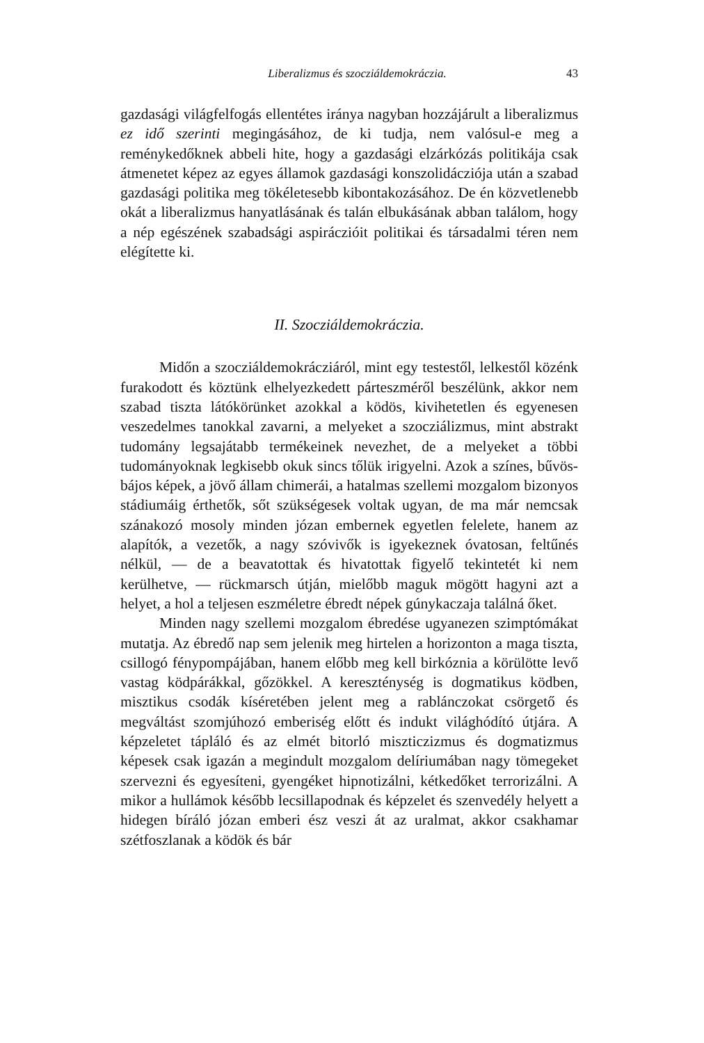Liberalizmus és szocziáldemokráczia. 43
gazdasági világfelfogás ellentétes iránya nagyban hozzájárult a liberalizmus ez idő szerinti megingásához, de ki tudja, nem valósul-e meg a reménykedőknek abbeli hite, hogy a gazdasági elzárkózás politikája csak átmenetet képez az egyes államok gazdasági konszolidácziója után a szabad gazdasági politika meg tökéletesebb kibontakozásához. De én közvetlenebb okát a liberalizmus hanyatlásának és talán elbukásának abban találom, hogy a nép egészének szabadsági aspiráczióit politikai és társadalmi téren nem elégítette ki.
II. Szocziáldemokráczia.
Midőn a szocziáldemokrácziáról, mint egy testestől, lelkestől közénk furakodott és köztünk elhelyezkedett párteszméről beszélünk, akkor nem szabad tiszta látókörünket azokkal a ködös, kivihetetlen és egyenesen veszedelmes tanokkal zavarni, a melyeket a szocziálizmus, mint abstrakt tudomány legsajátabb termékeinek nevezhet, de a melyeket a többi tudományoknak legkisebb okuk sincs tőlük irigyelni. Azok a színes, bűvös-bájos képek, a jövő állam chimerái, a hatalmas szellemi mozgalom bizonyos stádiumáig érthetők, sőt szükségesek voltak ugyan, de ma már nemcsak szánakozó mosoly minden józan embernek egyetlen felelete, hanem az alapítók, a vezetők, a nagy szóvivők is igyekeznek óvatosan, feltűnés nélkül, — de a beavatottak és hivatottak figyelő tekintetét ki nem kerülhetve, — rückmarsch útján, mielőbb maguk mögött hagyni azt a helyet, a hol a teljesen eszméletre ébredt népek gúnykaczaja találná őket.
Minden nagy szellemi mozgalom ébredése ugyanezen szimptómákat mutatja. Az ébredő nap sem jelenik meg hirtelen a horizonton a maga tiszta, csillogó fénypompájában, hanem előbb meg kell birkóznia a körülötte levő vastag ködpárákkal, gőzökkel. A kereszténység is dogmatikus ködben, misztikus csodák kíséretében jelent meg a rablánczokat csörgető és megváltást szomjúhozó emberiség előtt és indukt világhódító útjára. A képzeletet tápláló és az elmét bitorló miszticzizmus és dogmatizmus képesek csak igazán a megindult mozgalom delíriumában nagy tömegeket szervezni és egyesíteni, gyengéket hipnotizálni, kétkedőket terrorizálni. A mikor a hullámok később lecsillapodnak és képzelet és szenvedély helyett a hidegen bíráló józan emberi ész veszi át az uralmat, akkor csakhamar szétfoszlanak a ködök és bár